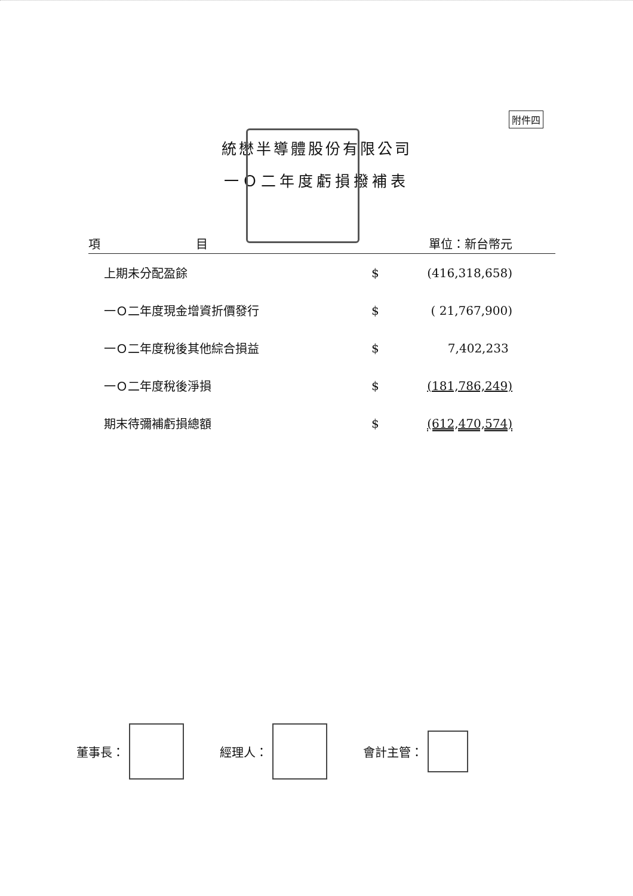附件四
統懋半導體股份有限公司
一Ｏ二年度虧損撥補表
| 項 目 | | 單位：新台幣元 |
| --- | --- | --- |
| 上期未分配盈餘 | $ | (416,318,658) |
| 一Ｏ二年度現金增資折價發行 | $ | ( 21,767,900) |
| 一Ｏ二年度稅後其他綜合損益 | $ | 7,402,233 |
| 一Ｏ二年度稅後淨損 | $ | (181,786,249) |
| 期末待彌補虧損總額 | $ | (612,470,574) |
董事長： 經理人： 會計主管：